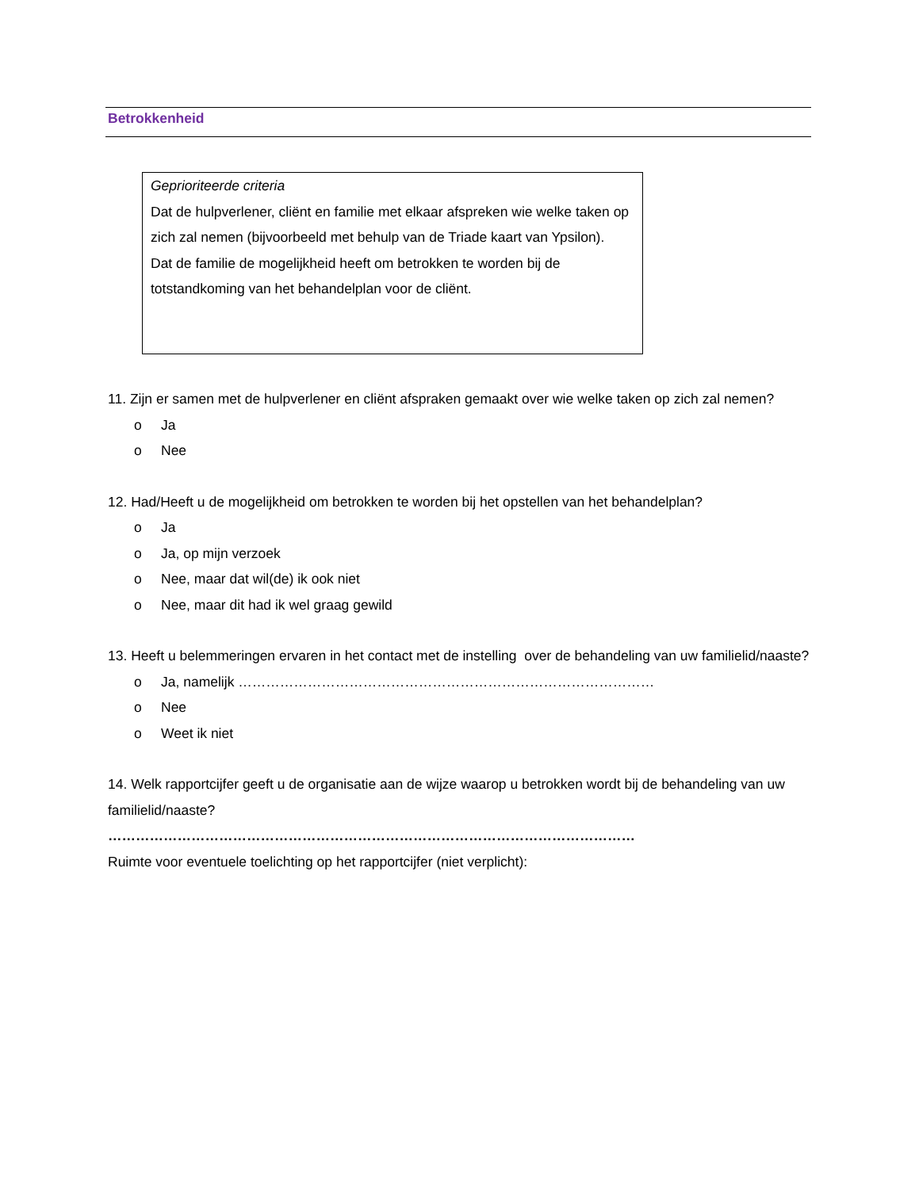Betrokkenheid
Geprioriteerde criteria
Dat de hulpverlener, cliënt en familie met elkaar afspreken wie welke taken op zich zal nemen (bijvoorbeeld met behulp van de Triade kaart van Ypsilon).
Dat de familie de mogelijkheid heeft om betrokken te worden bij de totstandkoming van het behandelplan voor de cliënt.
11. Zijn er samen met de hulpverlener en cliënt afspraken gemaakt over wie welke taken op zich zal nemen?
o Ja
o Nee
12. Had/Heeft u de mogelijkheid om betrokken te worden bij het opstellen van het behandelplan?
o Ja
o Ja, op mijn verzoek
o Nee, maar dat wil(de) ik ook niet
o Nee, maar dit had ik wel graag gewild
13. Heeft u belemmeringen ervaren in het contact met de instelling over de behandeling van uw familielid/naaste?
o Ja, namelijk ………………………………………………………………………………
o Nee
o Weet ik niet
14. Welk rapportcijfer geeft u de organisatie aan de wijze waarop u betrokken wordt bij de behandeling van uw familielid/naaste?
……………………………………………………………………………………………………
Ruimte voor eventuele toelichting op het rapportcijfer (niet verplicht):